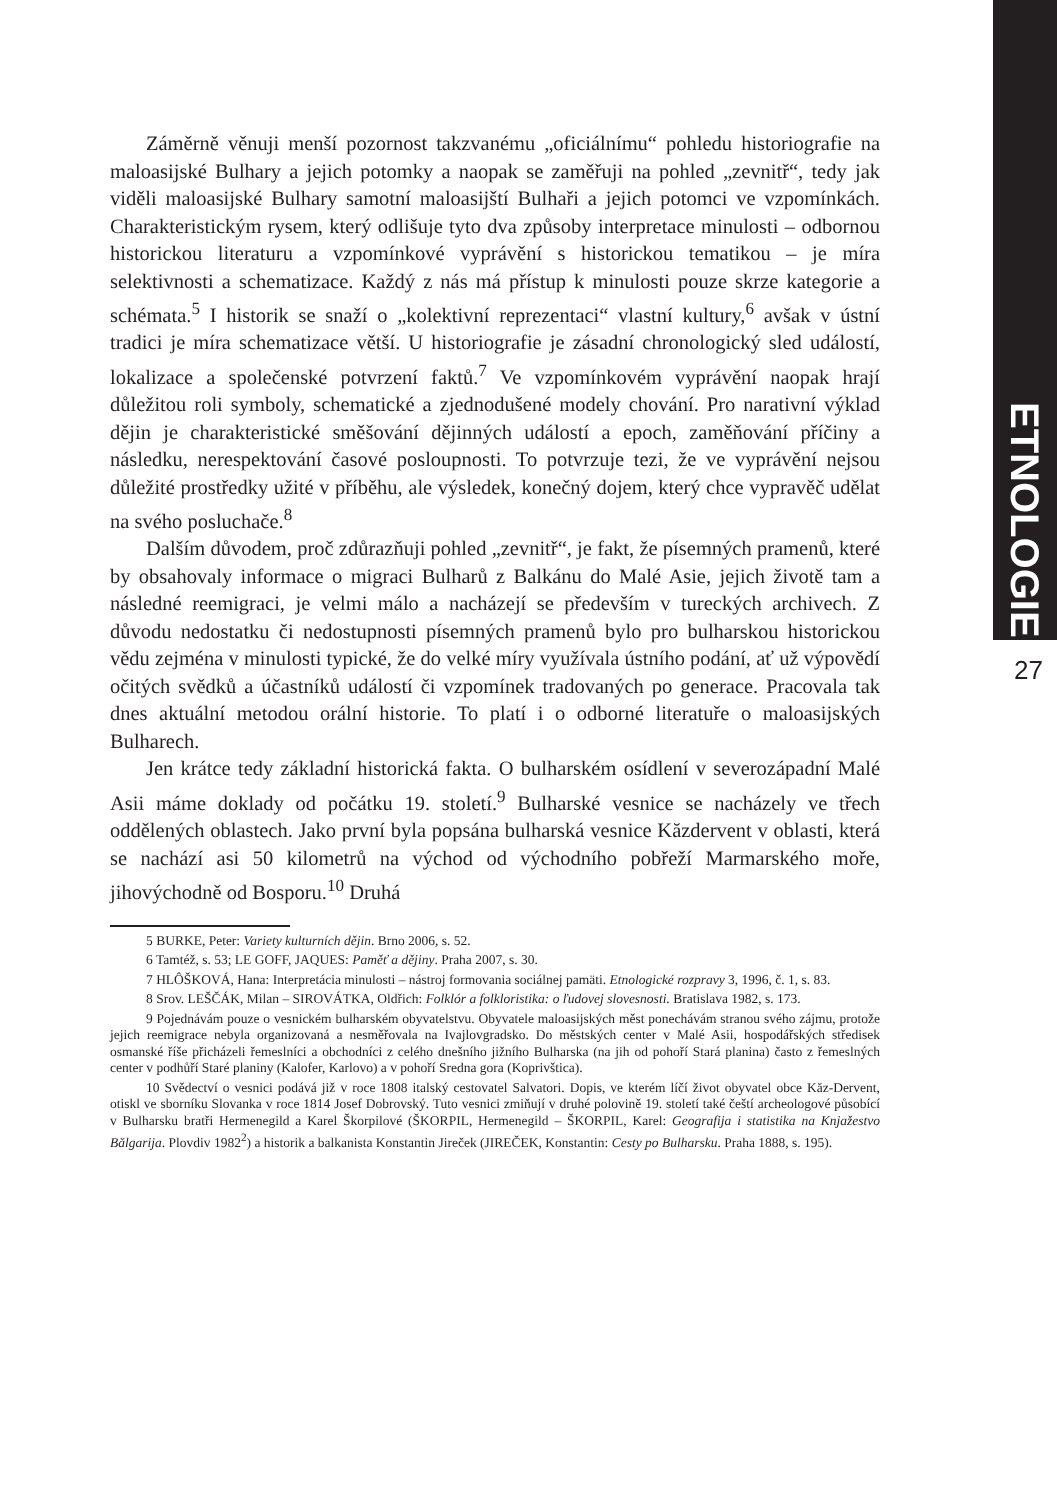ETNOLOGIE
27
Záměrně věnuji menší pozornost takzvanému „oficiálnímu“ pohledu historiografie na maloasijské Bulhary a jejich potomky a naopak se zaměřuji na pohled „zevnitř“, tedy jak viděli maloasijské Bulhary samotní maloasijští Bulhaři a jejich potomci ve vzpomínkách. Charakteristickým rysem, který odlišuje tyto dva způsoby interpretace minulosti – odbornou historickou literaturu a vzpomínkové vyprávění s historickou tematikou – je míra selektivnosti a schematizace. Každý z nás má přístup k minulosti pouze skrze kategorie a schémata.<sup>5</sup> I historik se snaží o „kolektivní reprezentaci“ vlastní kultury,<sup>6</sup> avšak v ústní tradici je míra schematizace větší. U historiografie je zásadní chronologický sled událostí, lokalizace a společenské potvrzení faktů.<sup>7</sup> Ve vzpomínkovém vyprávění naopak hrají důležitou roli symboly, schematické a zjednodušené modely chování. Pro narativní výklad dějin je charakteristické směšování dějinných událostí a epoch, zaměňování příčiny a následku, nerespektování časové posloupnosti. To potvrzuje tezi, že ve vyprávění nejsou důležité prostředky užité v příběhu, ale výsledek, konečný dojem, který chce vypravěč udělat na svého posluchače.<sup>8</sup>
Dalším důvodem, proč zdůrazňuji pohled „zevnitř“, je fakt, že písemných pramenů, které by obsahovaly informace o migraci Bulharů z Balkánu do Malé Asie, jejich životě tam a následné reemigraci, je velmi málo a nacházejí se především v tureckých archivech. Z důvodu nedostatku či nedostupnosti písemných pramenů bylo pro bulharskou historickou vědu zejména v minulosti typické, že do velké míry využívala ústního podání, ať už výpovědí očitých svědků a účastníků událostí či vzpomínek tradovaných po generace. Pracovala tak dnes aktuální metodou orální historie. To platí i o odborné literatuře o maloasijských Bulharech.
Jen krátce tedy základní historická fakta. O bulharském osídlení v severozápadní Malé Asii máme doklady od počátku 19. století.<sup>9</sup> Bulharské vesnice se nacházely ve třech oddělených oblastech. Jako první byla popsána bulharská vesnice Kăzdervent v oblasti, která se nachází asi 50 kilometrů na východ od východního pobřeží Marmarského moře, jihovýchodně od Bosporu.<sup>10</sup> Druhá
5 BURKE, Peter: Variety kulturních dějin. Brno 2006, s. 52.
6 Tamtéž, s. 53; LE GOFF, JAQUES: Paměť a dějiny. Praha 2007, s. 30.
7 HLÔŠKOVÁ, Hana: Interpretácia minulosti – nástroj formovania sociálnej pamäti. Etnologické rozpravy 3, 1996, č. 1, s. 83.
8 Srov. LEŠČÁK, Milan – SIROVÁTKA, Oldřich: Folklór a folkloristika: o ľudovej slovesnosti. Bratislava 1982, s. 173.
9 Pojednávám pouze o vesnickém bulharském obyvatelstvu. Obyvatele maloasijských měst ponechávám stranou svého zájmu, protože jejich reemigrace nebyla organizovaná a nesměřovala na Ivajlovgradsko. Do městských center v Malé Asii, hospodářských středisek osmanské říše přicházeli řemeslníci a obchodníci z celého dnešního jižního Bulharska (na jih od pohoří Stará planina) často z řemeslných center v podhůří Staré planiny (Kalofer, Karlovo) a v pohoří Sredna gora (Koprivštica).
10 Svědectví o vesnici podává již v roce 1808 italský cestovatel Salvatori. Dopis, ve kterém líčí život obyvatel obce Kăz-Dervent, otiskl ve sborníku Slovanka v roce 1814 Josef Dobrovský. Tuto vesnici zmiňují v druhé polovině 19. století také čeští archeologové působící v Bulharsku bratři Hermenegild a Karel Škorpilové (ŠKORPIL, Hermenegild – ŠKORPIL, Karel: Geografija i statistika na Knjažestvo Bălgarija. Plovdiv 1982<sup>2</sup>) a historik a balkanista Konstantin Jireček (JIREČEK, Konstantin: Cesty po Bulharsku. Praha 1888, s. 195).